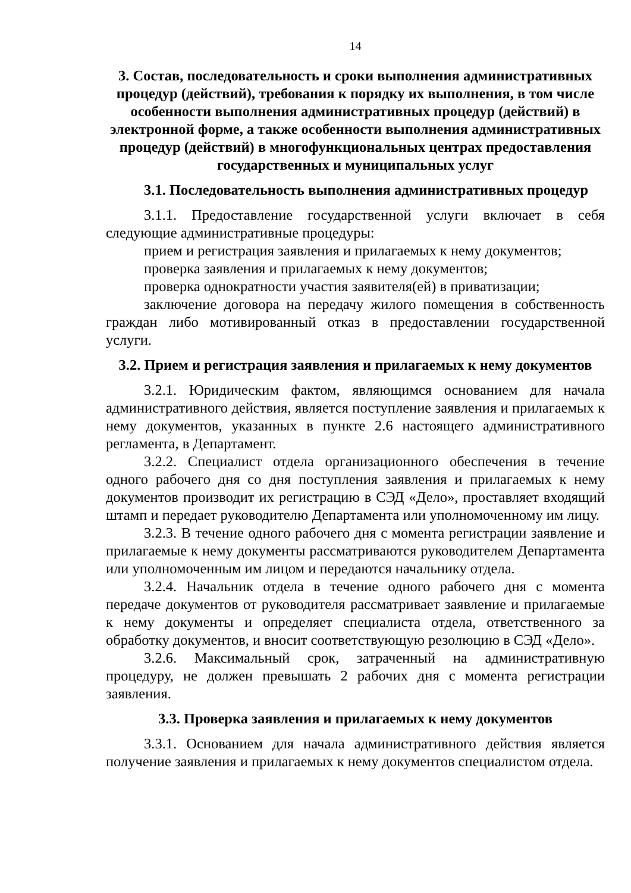14
3. Состав, последовательность и сроки выполнения административных процедур (действий), требования к порядку их выполнения, в том числе особенности выполнения административных процедур (действий) в электронной форме, а также особенности выполнения административных процедур (действий) в многофункциональных центрах предоставления государственных и муниципальных услуг
3.1. Последовательность выполнения административных процедур
3.1.1. Предоставление государственной услуги включает в себя следующие административные процедуры:
прием и регистрация заявления и прилагаемых к нему документов;
проверка заявления и прилагаемых к нему документов;
проверка однократности участия заявителя(ей) в приватизации;
заключение договора на передачу жилого помещения в собственность граждан либо мотивированный отказ в предоставлении государственной услуги.
3.2. Прием и регистрация заявления и прилагаемых к нему документов
3.2.1. Юридическим фактом, являющимся основанием для начала административного действия, является поступление заявления и прилагаемых к нему документов, указанных в пункте 2.6 настоящего административного регламента, в Департамент.
3.2.2. Специалист отдела организационного обеспечения в течение одного рабочего дня со дня поступления заявления и прилагаемых к нему документов производит их регистрацию в СЭД «Дело», проставляет входящий штамп и передает руководителю Департамента или уполномоченному им лицу.
3.2.3. В течение одного рабочего дня с момента регистрации заявление и прилагаемые к нему документы рассматриваются руководителем Департамента или уполномоченным им лицом и передаются начальнику отдела.
3.2.4. Начальник отдела в течение одного рабочего дня с момента передаче документов от руководителя рассматривает заявление и прилагаемые к нему документы и определяет специалиста отдела, ответственного за обработку документов, и вносит соответствующую резолюцию в СЭД «Дело».
3.2.6. Максимальный срок, затраченный на административную процедуру, не должен превышать 2 рабочих дня с момента регистрации заявления.
3.3. Проверка заявления и прилагаемых к нему документов
3.3.1. Основанием для начала административного действия является получение заявления и прилагаемых к нему документов специалистом отдела.